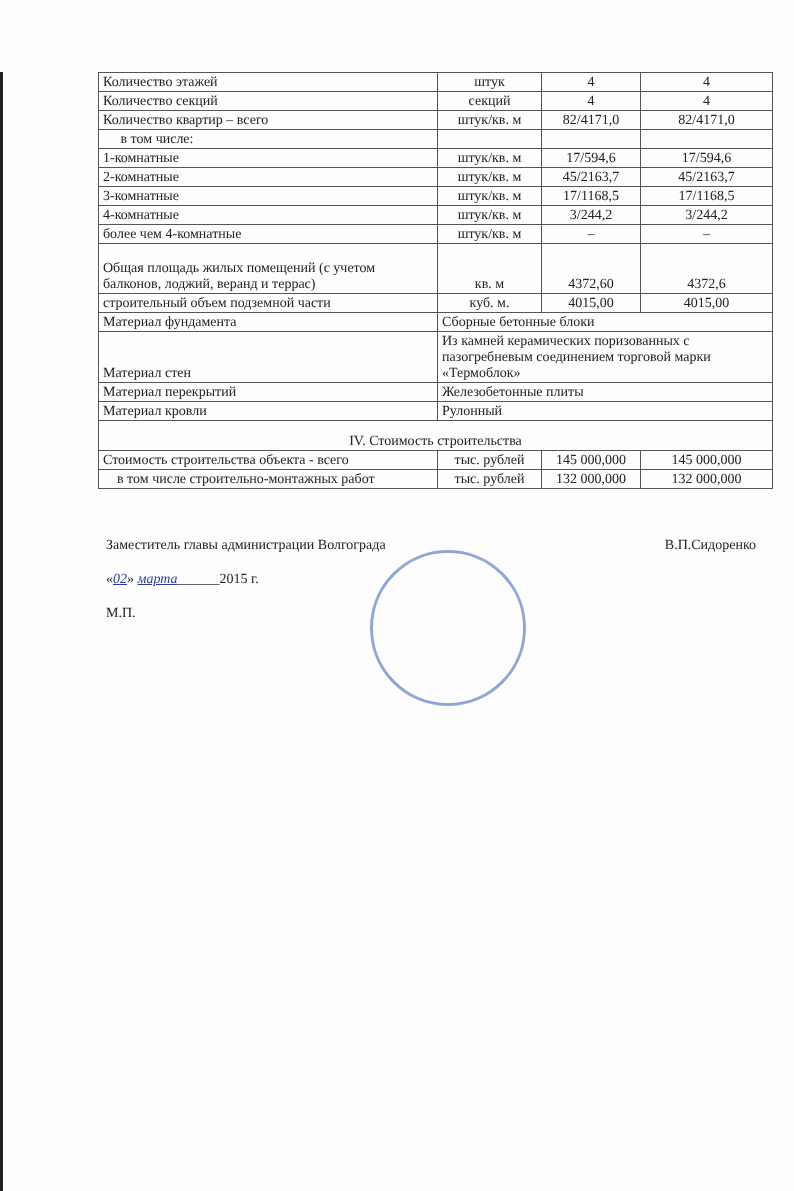| Количество этажей | штук | 4 | 4 |
| Количество секций | секций | 4 | 4 |
| Количество квартир – всего | штук/кв. м | 82/4171,0 | 82/4171,0 |
| в том числе: | | | |
| 1-комнатные | штук/кв. м | 17/594,6 | 17/594,6 |
| 2-комнатные | штук/кв. м | 45/2163,7 | 45/2163,7 |
| 3-комнатные | штук/кв. м | 17/1168,5 | 17/1168,5 |
| 4-комнатные | штук/кв. м | 3/244,2 | 3/244,2 |
| более чем 4-комнатные | штук/кв. м | – | – |
| Общая площадь жилых помещений (с учетом балконов, лоджий, веранд и террас) | кв. м | 4372,60 | 4372,6 |
| строительный объем подземной части | куб. м. | 4015,00 | 4015,00 |
| Материал фундамента | Сборные бетонные блоки | | |
| Материал стен | Из камней керамических поризованных с пазогребневым соединением торговой марки «Термоблок» | | |
| Материал перекрытий | Железобетонные плиты | | |
| Материал кровли | Рулонный | | |
| IV. Стоимость строительства | | | |
| Стоимость строительства объекта - всего | тыс. рублей | 145 000,000 | 145 000,000 |
| в том числе строительно-монтажных работ | тыс. рублей | 132 000,000 | 132 000,000 |
Заместитель главы администрации Волгограда В.П.Сидоренко
«02» марта______2015 г.
М.П.